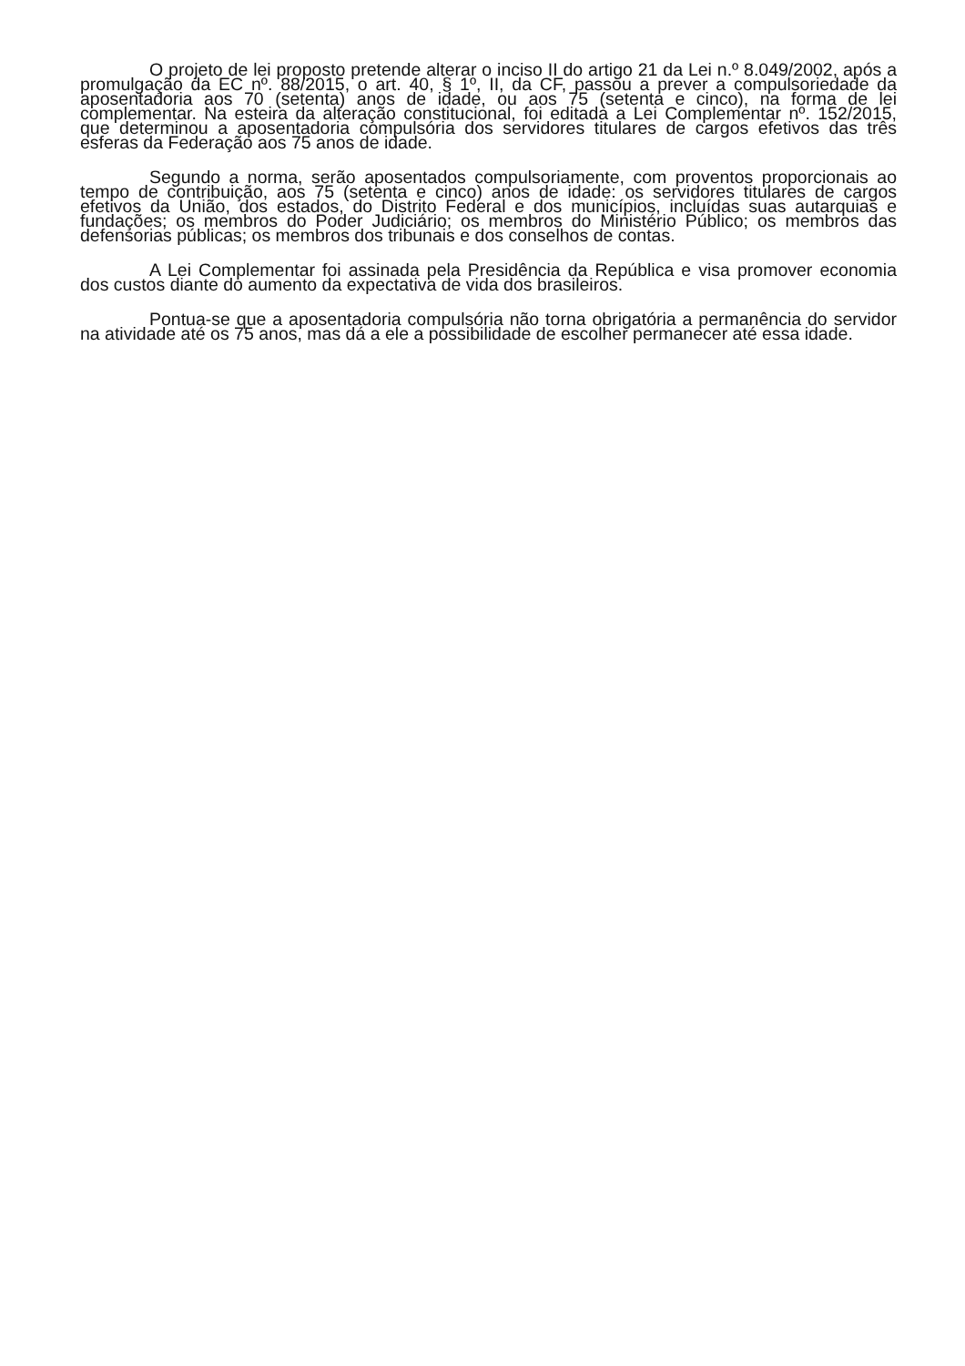O projeto de lei proposto pretende alterar o inciso II do artigo 21 da Lei n.º 8.049/2002, após a promulgação da EC nº. 88/2015, o art. 40, § 1º, II, da CF, passou a prever a compulsoriedade da aposentadoria aos 70 (setenta) anos de idade, ou aos 75 (setenta e cinco), na forma de lei complementar. Na esteira da alteração constitucional, foi editada a Lei Complementar nº. 152/2015, que determinou a aposentadoria compulsória dos servidores titulares de cargos efetivos das três esferas da Federação aos 75 anos de idade.
Segundo a norma, serão aposentados compulsoriamente, com proventos proporcionais ao tempo de contribuição, aos 75 (setenta e cinco) anos de idade: os servidores titulares de cargos efetivos da União, dos estados, do Distrito Federal e dos municípios, incluídas suas autarquias e fundações; os membros do Poder Judiciário; os membros do Ministério Público; os membros das defensorias públicas; os membros dos tribunais e dos conselhos de contas.
A Lei Complementar foi assinada pela Presidência da República e visa promover economia dos custos diante do aumento da expectativa de vida dos brasileiros.
Pontua-se que a aposentadoria compulsória não torna obrigatória a permanência do servidor na atividade até os 75 anos, mas dá a ele a possibilidade de escolher permanecer até essa idade.